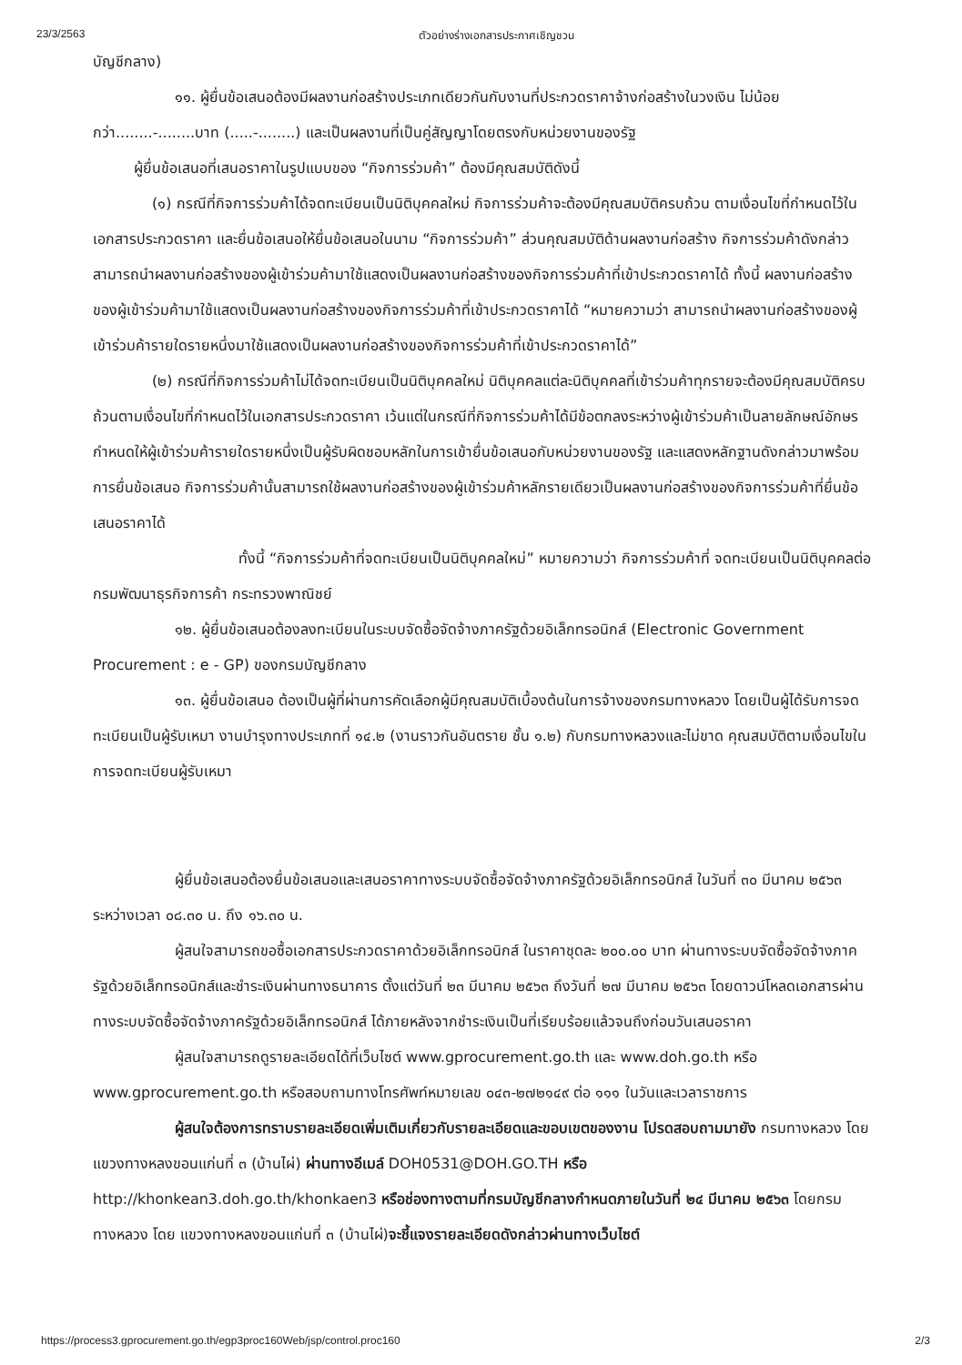23/3/2563 ตัวอย่างร่างเอกสารประกาศเชิญชวน
บัญชีกลาง)
๑๑. ผู้ยื่นข้อเสนอต้องมีผลงานก่อสร้างประเภทเดียวกันกับงานที่ประกวดราคาจ้างก่อสร้างในวงเงิน ไม่น้อยกว่า........-........บาท (.....-........) และเป็นผลงานที่เป็นคู่สัญญาโดยตรงกับหน่วยงานของรัฐ
ผู้ยื่นข้อเสนอที่เสนอราคาในรูปแบบของ “กิจการร่วมค้า” ต้องมีคุณสมบัติดังนี้
(๑) กรณีที่กิจการร่วมค้าได้จดทะเบียนเป็นนิติบุคคลใหม่ กิจการร่วมค้าจะต้องมีคุณสมบัติครบถ้วน ตามเงื่อนไขที่กำหนดไว้ในเอกสารประกวดราคา และยื่นข้อเสนอให้ยื่นข้อเสนอในนาม “กิจการร่วมค้า” ส่วนคุณสมบัติด้านผลงานก่อสร้าง กิจการร่วมค้าดังกล่าวสามารถนำผลงานก่อสร้างของผู้เข้าร่วมค้ามาใช้แสดงเป็นผลงานก่อสร้างของกิจการร่วมค้าที่เข้าประกวดราคาได้ ทั้งนี้ ผลงานก่อสร้างของผู้เข้าร่วมค้ามาใช้แสดงเป็นผลงานก่อสร้างของกิจการร่วมค้าที่เข้าประกวดราคาได้ “หมายความว่า สามารถนำผลงานก่อสร้างของผู้เข้าร่วมค้ารายใดรายหนึ่งมาใช้แสดงเป็นผลงานก่อสร้างของกิจการร่วมค้าที่เข้าประกวดราคาได้”
(๒) กรณีที่กิจการร่วมค้าไม่ได้จดทะเบียนเป็นนิติบุคคลใหม่ นิติบุคคลแต่ละนิติบุคคลที่เข้าร่วมค้าทุกรายจะต้องมีคุณสมบัติครบถ้วนตามเงื่อนไขที่กำหนดไว้ในเอกสารประกวดราคา เว้นแต่ในกรณีที่กิจการร่วมค้าได้มีข้อตกลงระหว่างผู้เข้าร่วมค้าเป็นลายลักษณ์อักษรกำหนดให้ผู้เข้าร่วมค้ารายใดรายหนึ่งเป็นผู้รับผิดชอบหลักในการเข้ายื่นข้อเสนอกับหน่วยงานของรัฐ และแสดงหลักฐานดังกล่าวมาพร้อมการยื่นข้อเสนอ กิจการร่วมค้านั้นสามารถใช้ผลงานก่อสร้างของผู้เข้าร่วมค้าหลักรายเดียวเป็นผลงานก่อสร้างของกิจการร่วมค้าที่ยื่นข้อเสนอราคาได้
ทั้งนี้ “กิจการร่วมค้าที่จดทะเบียนเป็นนิติบุคคลใหม่” หมายความว่า กิจการร่วมค้าที่ จดทะเบียนเป็นนิติบุคคลต่อกรมพัฒนาธุรกิจการค้า กระทรวงพาณิชย์
๑๒. ผู้ยื่นข้อเสนอต้องลงทะเบียนในระบบจัดซื้อจัดจ้างภาครัฐด้วยอิเล็กทรอนิกส์ (Electronic Government Procurement : e - GP) ของกรมบัญชีกลาง
๑๓. ผู้ยื่นข้อเสนอ ต้องเป็นผู้ที่ผ่านการคัดเลือกผู้มีคุณสมบัติเบื้องต้นในการจ้างของกรมทางหลวง โดยเป็นผู้ได้รับการจดทะเบียนเป็นผู้รับเหมา งานบำรุงทางประเภทที่ ๑๔.๒ (งานราวกันอันตราย ชั้น ๑.๒) กับกรมทางหลวงและไม่ขาด คุณสมบัติตามเงื่อนไขในการจดทะเบียนผู้รับเหมา
ผู้ยื่นข้อเสนอต้องยื่นข้อเสนอและเสนอราคาทางระบบจัดซื้อจัดจ้างภาครัฐด้วยอิเล็กทรอนิกส์ ในวันที่ ๓๐ มีนาคม ๒๕๖๓ ระหว่างเวลา ๐๘.๓๐ น. ถึง ๑๖.๓๐ น.
ผู้สนใจสามารถขอซื้อเอกสารประกวดราคาด้วยอิเล็กทรอนิกส์ ในราคาชุดละ ๒๐๐.๐๐ บาท ผ่านทางระบบจัดซื้อจัดจ้างภาครัฐด้วยอิเล็กทรอนิกส์และชำระเงินผ่านทางธนาคาร ตั้งแต่วันที่ ๒๓ มีนาคม ๒๕๖๓ ถึงวันที่ ๒๗ มีนาคม ๒๕๖๓ โดยดาวน์โหลดเอกสารผ่านทางระบบจัดซื้อจัดจ้างภาครัฐด้วยอิเล็กทรอนิกส์ ได้ภายหลังจากชำระเงินเป็นที่เรียบร้อยแล้วจนถึงก่อนวันเสนอราคา
ผู้สนใจสามารถดูรายละเอียดได้ที่เว็บไซต์ www.gprocurement.go.th และ www.doh.go.th หรือ www.gprocurement.go.th หรือสอบถามทางโทรศัพท์หมายเลข ๐๔๓-๒๗๒๑๔๙ ต่อ ๑๑๑ ในวันและเวลาราชการ
ผู้สนใจต้องการทราบรายละเอียดเพิ่มเติมเกี่ยวกับรายละเอียดและขอบเขตของงาน โปรดสอบถามมายัง กรมทางหลวง โดย แขวงทางหลงขอนแก่นที่ ๓ (บ้านไผ่) ผ่านทางอีเมล์ DOH0531@DOH.GO.TH หรือ http://khonkean3.doh.go.th/khonkaen3 หรือช่องทางตามที่กรมบัญชีกลางกำหนดภายในวันที่ ๒๔ มีนาคม ๒๕๖๓ โดยกรมทางหลวง โดย แขวงทางหลงขอนแก่นที่ ๓ (บ้านไผ่)จะชี้แจงรายละเอียดดังกล่าวผ่านทางเว็บไซต์
https://process3.gprocurement.go.th/egp3proc160Web/jsp/control.proc160 2/3